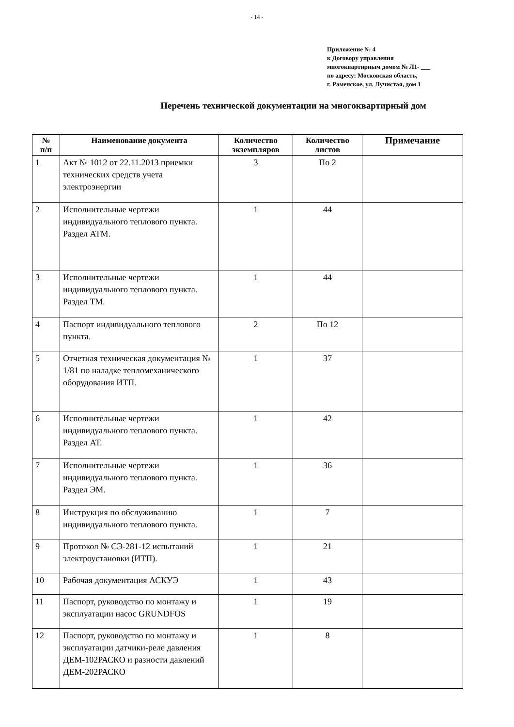- 14 -
Приложение № 4
к Договору управления
многоквартирным домом № Л1- ___
по адресу: Московская область,
г. Раменское, ул. Лучистая, дом 1
Перечень технической документации на многоквартирный дом
| № п/п | Наименование документа | Количество экземпляров | Количество листов | Примечание |
| --- | --- | --- | --- | --- |
| 1 | Акт № 1012 от 22.11.2013 приемки технических средств учета электроэнергии | 3 | По 2 | |
| 2 | Исполнительные чертежи индивидуального теплового пункта. Раздел АТМ. | 1 | 44 | |
| 3 | Исполнительные чертежи индивидуального теплового пункта. Раздел ТМ. | 1 | 44 | |
| 4 | Паспорт индивидуального теплового пункта. | 2 | По 12 | |
| 5 | Отчетная техническая документация № 1/81 по наладке тепломеханического оборудования ИТП. | 1 | 37 | |
| 6 | Исполнительные чертежи индивидуального теплового пункта. Раздел АТ. | 1 | 42 | |
| 7 | Исполнительные чертежи индивидуального теплового пункта. Раздел ЭМ. | 1 | 36 | |
| 8 | Инструкция по обслуживанию индивидуального теплового пункта. | 1 | 7 | |
| 9 | Протокол № СЭ-281-12 испытаний электроустановки (ИТП). | 1 | 21 | |
| 10 | Рабочая документация АСКУЭ | 1 | 43 | |
| 11 | Паспорт, руководство по монтажу и эксплуатации насос GRUNDFOS | 1 | 19 | |
| 12 | Паспорт, руководство по монтажу и эксплуатации датчики-реле давления ДЕМ-102РАСКО и разности давлений ДЕМ-202РАСКО | 1 | 8 | |